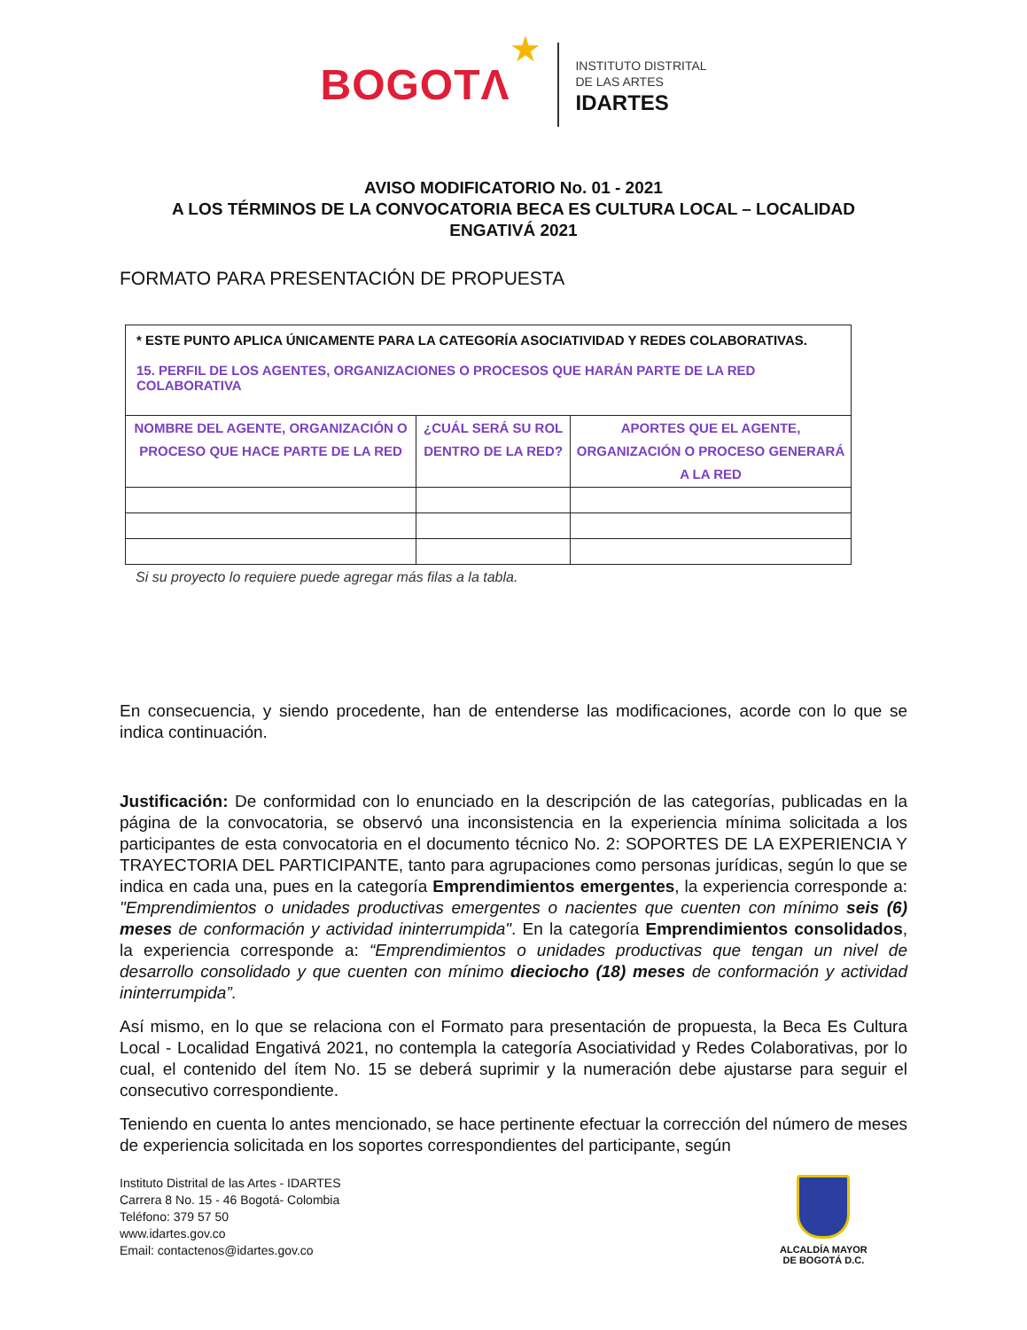BOGOTΛ ★
INSTITUTO DISTRITAL
DE LAS ARTES
IDARTES
AVISO MODIFICATORIO No. 01 - 2021
A LOS TÉRMINOS DE LA CONVOCATORIA BECA ES CULTURA LOCAL – LOCALIDAD ENGATIVÁ 2021
FORMATO PARA PRESENTACIÓN DE PROPUESTA
| * ESTE PUNTO APLICA ÚNICAMENTE PARA LA CATEGORÍA ASOCIATIVIDAD Y REDES COLABORATIVAS. 15. PERFIL DE LOS AGENTES, ORGANIZACIONES O PROCESOS QUE HARÁN PARTE DE LA RED COLABORATIVA | | |
| NOMBRE DEL AGENTE, ORGANIZACIÓN O PROCESO QUE HACE PARTE DE LA RED | ¿CUÁL SERÁ SU ROL DENTRO DE LA RED? | APORTES QUE EL AGENTE, ORGANIZACIÓN O PROCESO GENERARÁ A LA RED |
Si su proyecto lo requiere puede agregar más filas a la tabla.
En consecuencia, y siendo procedente, han de entenderse las modificaciones, acorde con lo que se indica continuación.
Justificación: De conformidad con lo enunciado en la descripción de las categorías, publicadas en la página de la convocatoria, se observó una inconsistencia en la experiencia mínima solicitada a los participantes de esta convocatoria en el documento técnico No. 2: SOPORTES DE LA EXPERIENCIA Y TRAYECTORIA DEL PARTICIPANTE, tanto para agrupaciones como personas jurídicas, según lo que se indica en cada una, pues en la categoría Emprendimientos emergentes, la experiencia corresponde a: "Emprendimientos o unidades productivas emergentes o nacientes que cuenten con mínimo seis (6) meses de conformación y actividad ininterrumpida". En la categoría Emprendimientos consolidados, la experiencia corresponde a: “Emprendimientos o unidades productivas que tengan un nivel de desarrollo consolidado y que cuenten con mínimo dieciocho (18) meses de conformación y actividad ininterrumpida”.
Así mismo, en lo que se relaciona con el Formato para presentación de propuesta, la Beca Es Cultura Local - Localidad Engativá 2021, no contempla la categoría Asociatividad y Redes Colaborativas, por lo cual, el contenido del ítem No. 15 se deberá suprimir y la numeración debe ajustarse para seguir el consecutivo correspondiente.
Teniendo en cuenta lo antes mencionado, se hace pertinente efectuar la corrección del número de meses de experiencia solicitada en los soportes correspondientes del participante, según
Instituto Distrital de las Artes - IDARTES
Carrera 8 No. 15 - 46 Bogotá- Colombia
Teléfono: 379 57 50
www.idartes.gov.co
Email: contactenos@idartes.gov.co
ALCALDÍA MAYOR
DE BOGOTÁ D.C.